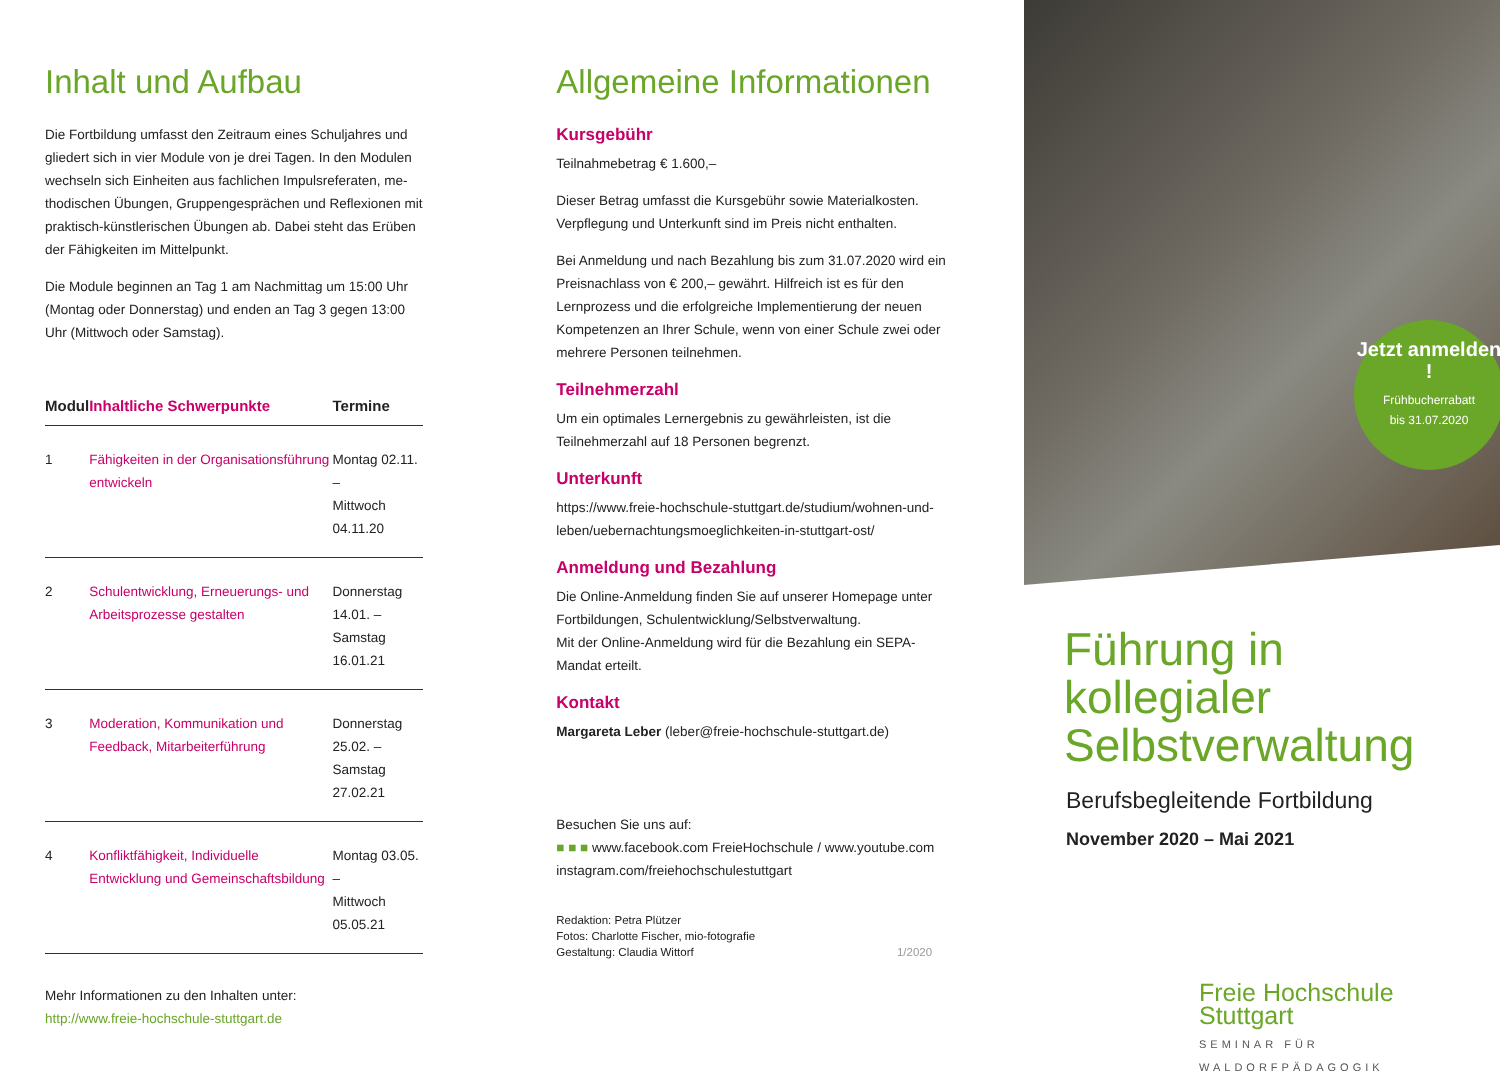Inhalt und Aufbau
Die Fortbildung umfasst den Zeitraum eines Schuljahres und gliedert sich in vier Module von je drei Tagen. In den Modulen wechseln sich Einheiten aus fachlichen Impulsreferaten, me­thodischen Übungen, Gruppengesprächen und Reflexionen mit praktisch-künstlerischen Übungen ab. Dabei steht das Erüben der Fähigkeiten im Mittelpunkt.
Die Module beginnen an Tag 1 am Nachmittag um 15:00 Uhr (Montag oder Donnerstag) und enden an Tag 3 gegen 13:00 Uhr (Mittwoch oder Samstag).
| Modul | Inhaltliche Schwerpunkte | Termine |
| --- | --- | --- |
| 1 | Fähigkeiten in der Organisationsführung entwickeln | Montag 02.11. – Mittwoch 04.11.20 |
| 2 | Schulentwicklung, Erneuerungs- und Arbeitsprozesse gestalten | Donnerstag 14.01. – Samstag 16.01.21 |
| 3 | Moderation, Kommunikation und Feedback, Mitarbeiterführung | Donnerstag 25.02. – Samstag 27.02.21 |
| 4 | Konfliktfähigkeit, Individuelle Entwicklung und Gemeinschaftsbildung | Montag 03.05. – Mittwoch 05.05.21 |
Mehr Informationen zu den Inhalten unter:
http://www.freie-hochschule-stuttgart.de
Allgemeine Informationen
Kursgebühr
Teilnahmebetrag € 1.600,–
Dieser Betrag umfasst die Kursgebühr sowie Materialkosten. Verpflegung und Unterkunft sind im Preis nicht enthalten.
Bei Anmeldung und nach Bezahlung bis zum 31.07.2020 wird ein Preisnachlass von € 200,– gewährt. Hilfreich ist es für den Lernprozess und die erfolgreiche Implementierung der neuen Kompetenzen an Ihrer Schule, wenn von einer Schule zwei oder mehrere Personen teilnehmen.
Teilnehmerzahl
Um ein optimales Lernergebnis zu gewährleisten, ist die Teilnehmerzahl auf 18 Personen begrenzt.
Unterkunft
https://www.freie-hochschule-stuttgart.de/studium/wohnen-und-leben/uebernachtungsmoeglichkeiten-in-stuttgart-ost/
Anmeldung und Bezahlung
Die Online-Anmeldung finden Sie auf unserer Homepage unter Fortbildungen, Schulentwicklung/Selbstverwaltung.
Mit der Online-Anmeldung wird für die Bezahlung ein SEPA-Mandat erteilt.
Kontakt
Margareta Leber (leber@freie-hochschule-stuttgart.de)
Besuchen Sie uns auf:
■ ■ ■ www.facebook.com FreieHochschule / www.youtube.com instagram.com/freiehochschulestuttgart
Redaktion: Petra Plützer
Fotos: Charlotte Fischer, mio-fotografie
Gestaltung: Claudia Wittorf 1/2020
Jetzt anmelden !
Frühbucherrabatt
bis 31.07.2020
Führung in kollegialer
Selbstverwaltung
Berufsbegleitende Fortbildung
November 2020 – Mai 2021
Freie Hochschule Stuttgart
SEMINAR FÜR WALDORFPÄDAGOGIK